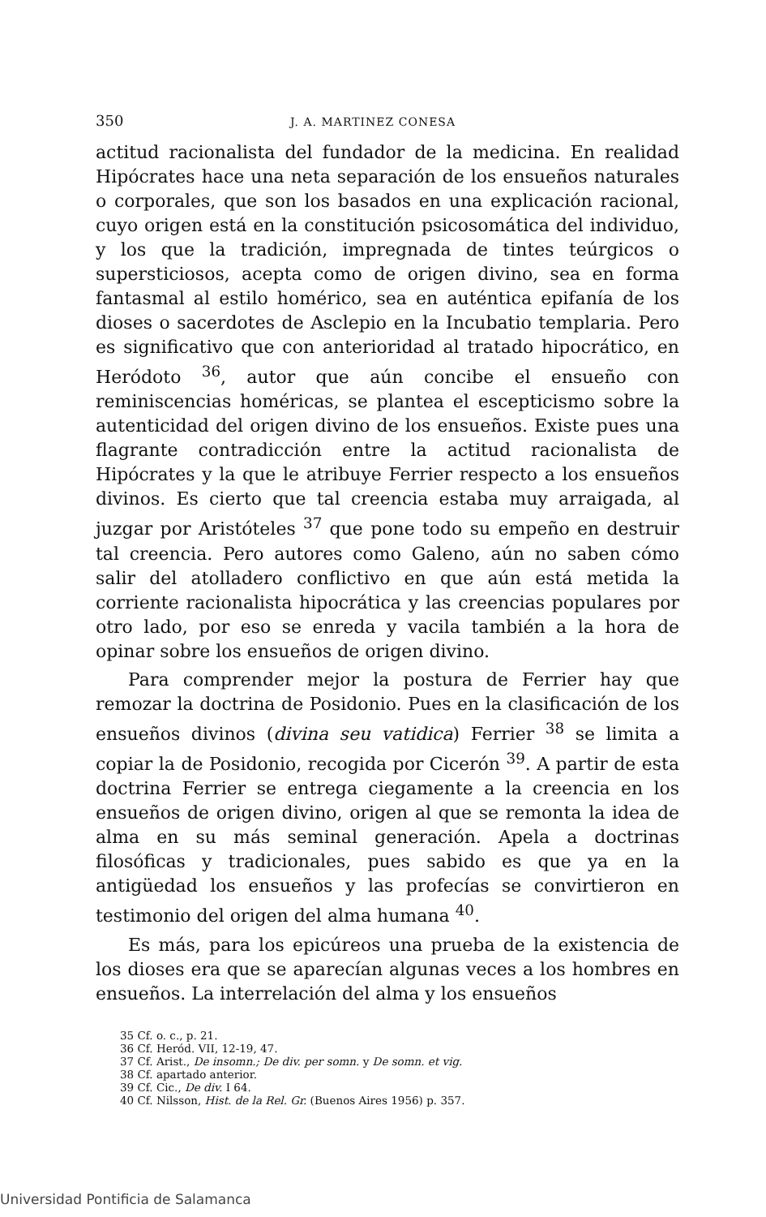350 J. A. MARTINEZ CONESA
actitud racionalista del fundador de la medicina. En realidad Hipócrates hace una neta separación de los ensueños naturales o corporales, que son los basados en una explicación racional, cuyo origen está en la constitución psicosomática del individuo, y los que la tradición, impregnada de tintes teúrgicos o supersticiosos, acepta como de origen divino, sea en forma fantasmal al estilo homérico, sea en auténtica epifanía de los dioses o sacerdotes de Asclepio en la Incubatio templaria. Pero es significativo que con anterioridad al tratado hipocrático, en Heródoto <sup>36</sup>, autor que aún concibe el ensueño con reminiscencias homéricas, se plantea el escepticismo sobre la autenticidad del origen divino de los ensueños. Existe pues una flagrante contradicción entre la actitud racionalista de Hipócrates y la que le atribuye Ferrier respecto a los ensueños divinos. Es cierto que tal creencia estaba muy arraigada, al juzgar por Aristóteles <sup>37</sup> que pone todo su empeño en destruir tal creencia. Pero autores como Galeno, aún no saben cómo salir del atolladero conflictivo en que aún está metida la corriente racionalista hipocrática y las creencias populares por otro lado, por eso se enreda y vacila también a la hora de opinar sobre los ensueños de origen divino.
Para comprender mejor la postura de Ferrier hay que remozar la doctrina de Posidonio. Pues en la clasificación de los ensueños divinos (divina seu vatidica) Ferrier <sup>38</sup> se limita a copiar la de Posidonio, recogida por Cicerón <sup>39</sup>. A partir de esta doctrina Ferrier se entrega ciegamente a la creencia en los ensueños de origen divino, origen al que se remonta la idea de alma en su más seminal generación. Apela a doctrinas filosóficas y tradicionales, pues sabido es que ya en la antigüedad los ensueños y las profecías se convirtieron en testimonio del origen del alma humana <sup>40</sup>.
Es más, para los epicúreos una prueba de la existencia de los dioses era que se aparecían algunas veces a los hombres en ensueños. La interrelación del alma y los ensueños
35 Cf. o. c., p. 21.
36 Cf. Heród. VII, 12-19, 47.
37 Cf. Arist., De insomn.; De div. per somn. y De somn. et vig.
38 Cf. apartado anterior.
39 Cf. Cic., De div. I 64.
40 Cf. Nilsson, Hist. de la Rel. Gr. (Buenos Aires 1956) p. 357.
Universidad Pontificia de Salamanca